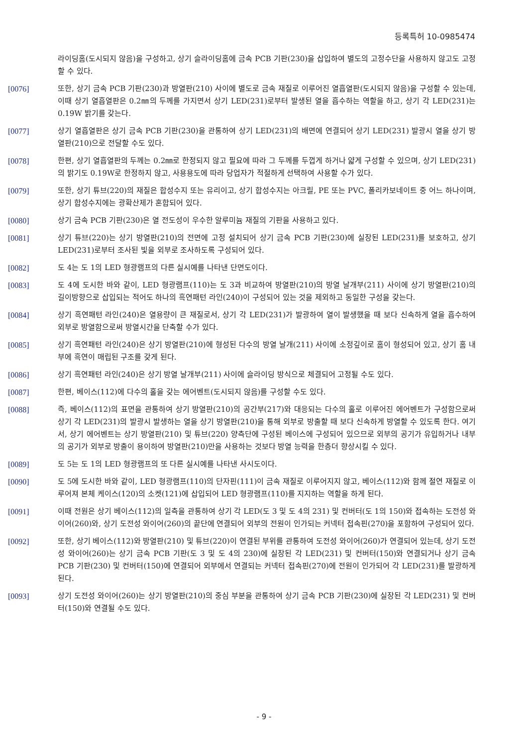등록특허 10-0985474
라이딩홈(도시되지 않음)을 구성하고, 상기 슬라이딩홈에 금속 PCB 기판(230)을 삽입하여 별도의 고정수단을 사용하지 않고도 고정할 수 있다.
[0076] 또한, 상기 금속 PCB 기판(230)과 방열판(210) 사이에 별도로 금속 재질로 이루어진 열흡열판(도시되지 않음)을 구성할 수 있는데, 이때 상기 열흡열판은 0.2㎜의 두께를 가지면서 상기 LED(231)로부터 발생된 열을 흡수하는 역할을 하고, 상기 각 LED(231)는 0.19W 밝기를 갖는다.
[0077] 상기 열흡열판은 상기 금속 PCB 기판(230)을 관통하여 상기 LED(231)의 배면에 연결되어 상기 LED(231) 발광시 열을 상기 방열판(210)으로 전달할 수도 있다.
[0078] 한편, 상기 열흡열판의 두께는 0.2㎜로 한정되지 않고 필요에 따라 그 두께를 두껍게 하거나 얇게 구성할 수 있으며, 상기 LED(231)의 밝기도 0.19W로 한정하지 않고, 사용용도에 따라 당업자가 적절하게 선택하여 사용할 수가 있다.
[0079] 또한, 상기 튜브(220)의 재질은 합성수지 또는 유리이고, 상기 합성수지는 아크릴, PE 또는 PVC, 폴리카보네이트 중 어느 하나이며, 상기 합성수지에는 광확산제가 혼합되어 있다.
[0080] 상기 금속 PCB 기판(230)은 열 전도성이 우수한 알루미늄 재질의 기판을 사용하고 있다.
[0081] 상기 튜브(220)는 상기 방열판(210)의 전면에 고정 설치되어 상기 금속 PCB 기판(230)에 실장된 LED(231)를 보호하고, 상기 LED(231)로부터 조사된 빛을 외부로 조사하도록 구성되어 있다.
[0082] 도 4는 도 1의 LED 형광램프의 다른 실시예를 나타낸 단면도이다.
[0083] 도 4에 도시한 바와 같이, LED 형광램프(110)는 도 3과 비교하여 방열판(210)의 방열 날개부(211) 사이에 상기 방열판(210)의 길이방향으로 삽입되는 적어도 하나의 흑연패턴 라인(240)이 구성되어 있는 것을 제외하고 동일한 구성을 갖는다.
[0084] 상기 흑연패턴 라인(240)은 열용량이 큰 재질로서, 상기 각 LED(231)가 발광하여 열이 발생했을 때 보다 신속하게 열을 흡수하여 외부로 방열함으로써 방열시간을 단축할 수가 있다.
[0085] 상기 흑연패턴 라인(240)은 상기 방열판(210)에 형성된 다수의 방열 날개(211) 사이에 소정깊이로 홈이 형성되어 있고, 상기 홈 내부에 흑연이 매립된 구조를 갖게 된다.
[0086] 상기 흑연패턴 라인(240)은 상기 방열 날개부(211) 사이에 슬라이딩 방식으로 체결되어 고정될 수도 있다.
[0087] 한편, 베이스(112)에 다수의 홀을 갖는 에어벤트(도시되지 않음)를 구성할 수도 있다.
[0088] 즉, 베이스(112)의 표면을 관통하여 상기 방열판(210)의 공간부(217)와 대응되는 다수의 홀로 이루어진 에어벤트가 구성함으로써 상기 각 LED(231)의 발광시 발생하는 열을 상기 방열판(210)을 통해 외부로 방출할 때 보다 신속하게 방열할 수 있도록 한다. 여기서, 상기 에어벤트는 상기 방열판(210) 및 튜브(220) 양측단에 구성된 베이스에 구성되어 있으므로 외부의 공기가 유입하거나 내부의 공기가 외부로 방출이 용이하여 방열판(210)만을 사용하는 것보다 방열 능력을 한층더 향상시킬 수 있다.
[0089] 도 5는 도 1의 LED 형광램프의 또 다른 실시예를 나타낸 사시도이다.
[0090] 도 5에 도시한 바와 같이, LED 형광램프(110)의 단자핀(111)이 금속 재질로 이루어지지 않고, 베이스(112)와 함께 절연 재질로 이루어져 본체 케이스(120)의 소켓(121)에 삽입되어 LED 형광램프(110)를 지지하는 역할을 하게 된다.
[0091] 이때 전원은 상기 베이스(112)의 일측을 관통하여 상기 각 LED(도 3 및 도 4의 231) 및 컨버터(도 1의 150)와 접속하는 도전성 와이어(260)와, 상기 도전성 와이어(260)의 끝단에 연결되어 외부의 전원이 인가되는 커넥터 접속핀(270)을 포함하여 구성되어 있다.
[0092] 또한, 상기 베이스(112)와 방열판(210) 및 튜브(220)이 연결된 부위를 관통하여 도전성 와이어(260)가 연결되어 있는데, 상기 도전성 와이어(260)는 상기 금속 PCB 기판(도 3 및 도 4의 230)에 실장된 각 LED(231) 및 컨버터(150)와 연결되거나 상기 금속 PCB 기판(230) 및 컨버터(150)에 연결되어 외부에서 연결되는 커넥터 접속핀(270)에 전원이 인가되어 각 LED(231)를 발광하게 된다.
[0093] 상기 도전성 와이어(260)는 상기 방열판(210)의 중심 부분을 관통하여 상기 금속 PCB 기판(230)에 실장된 각 LED(231) 및 컨버터(150)와 연결될 수도 있다.
- 9 -